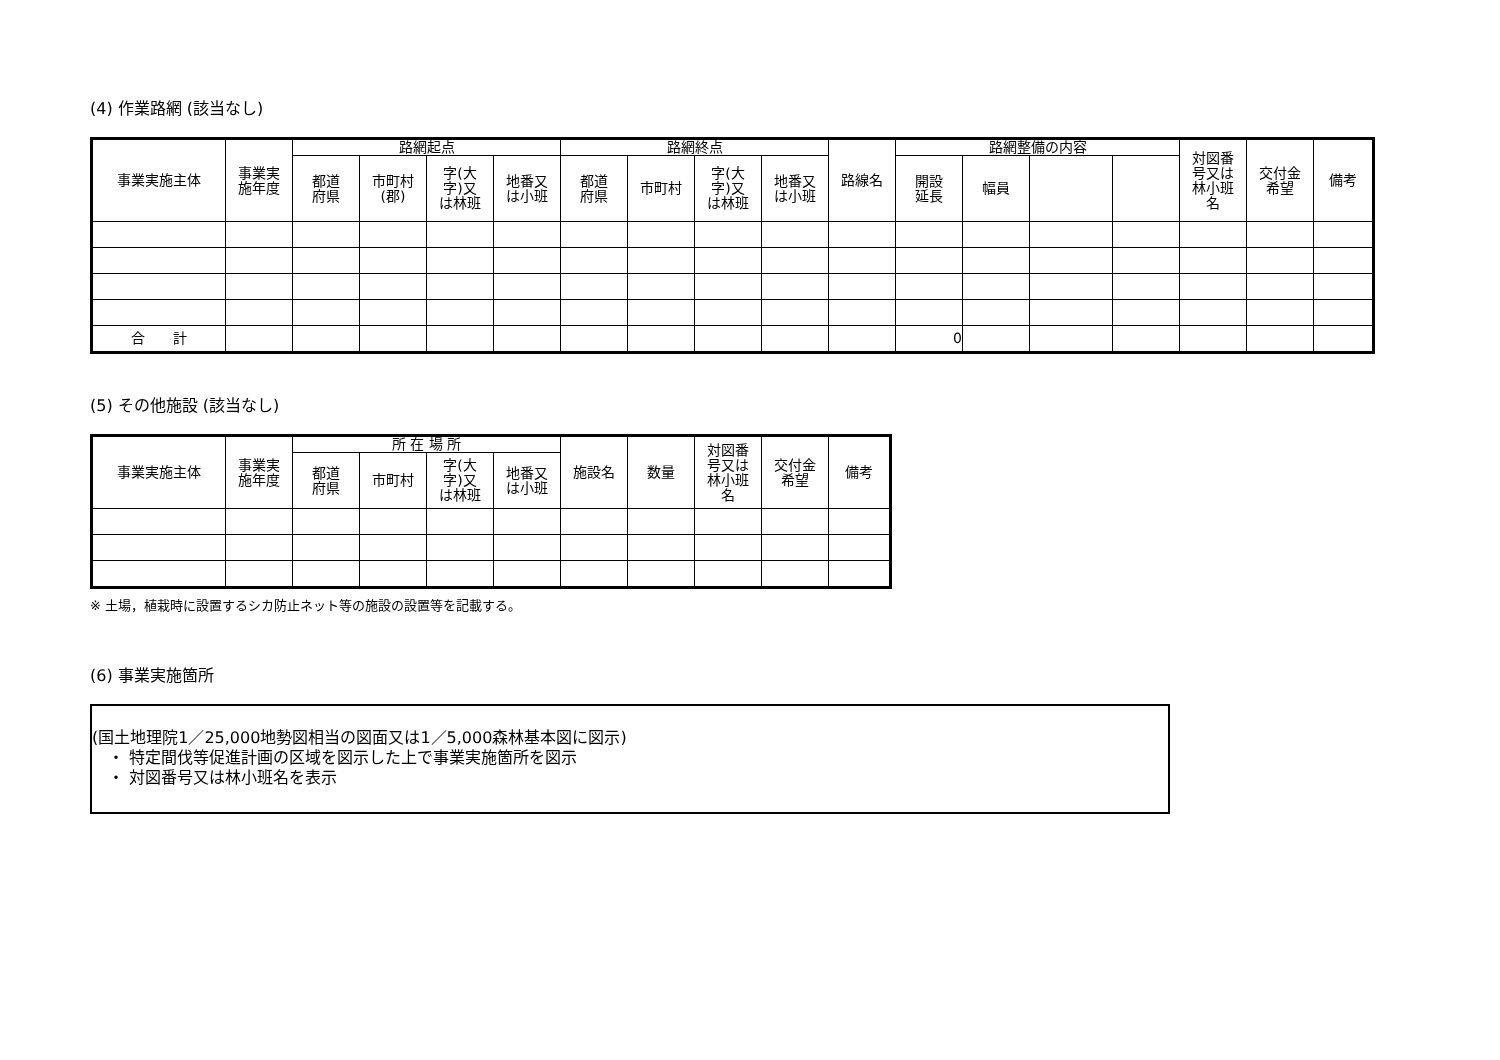(4) 作業路網 (該当なし)
| 事業実施主体 | 事業実 施年度 | 路網起点 | | | | 路網終点 | | | | 路線名 | 路網整備の内容 | | | | 対図番 号又は 林小班 名 | 交付金 希望 | 備考 |
| --- | --- | --- | --- | --- | --- | --- | --- | --- | --- | --- | --- | --- | --- | --- | --- | --- | --- |
| | | 都道 府県 | 市町村 (郡) | 字(大 字)又 は林班 | 地番又 は小班 | 都道 府県 | 市町村 | 字(大 字)又 は林班 | 地番又 は小班 | | 開設 延長 | 幅員 | | | | | |
| 合 計 | | | | | | | | | | | 0 | | | | | | |
(5) その他施設 (該当なし)
| 事業実施主体 | 事業実 施年度 | 所 在 場 所 | | | | 施設名 | 数量 | 対図番 号又は 林小班 名 | 交付金 希望 | 備考 |
| --- | --- | --- | --- | --- | --- | --- | --- | --- | --- | --- |
| | | 都道 府県 | 市町村 | 字(大 字)又 は林班 | 地番又 は小班 | | | | | |
※ 土場，植栽時に設置するシカ防止ネット等の施設の設置等を記載する。
(6) 事業実施箇所
(国土地理院1／25,000地勢図相当の図面又は1／5,000森林基本図に図示)
　・ 特定間伐等促進計画の区域を図示した上で事業実施箇所を図示
　・ 対図番号又は林小班名を表示